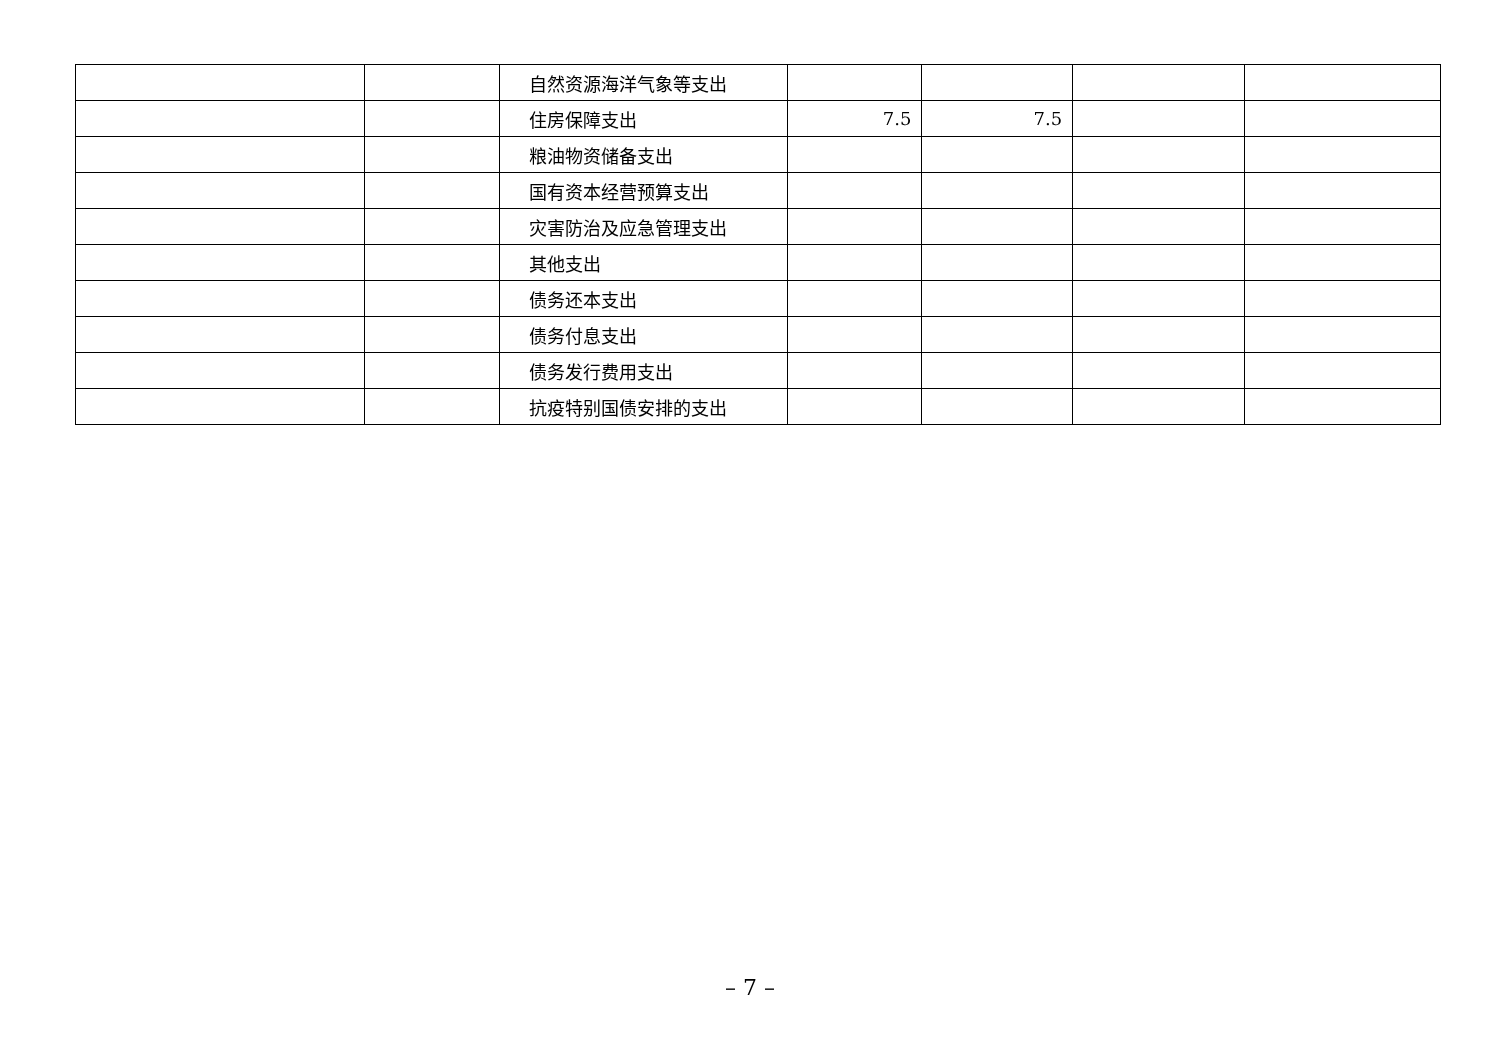| | | 自然资源海洋气象等支出 | | | | |
| | | 住房保障支出 | 7.5 | 7.5 | | |
| | | 粮油物资储备支出 | | | | |
| | | 国有资本经营预算支出 | | | | |
| | | 灾害防治及应急管理支出 | | | | |
| | | 其他支出 | | | | |
| | | 债务还本支出 | | | | |
| | | 债务付息支出 | | | | |
| | | 债务发行费用支出 | | | | |
| | | 抗疫特别国债安排的支出 | | | | |
– 7 –